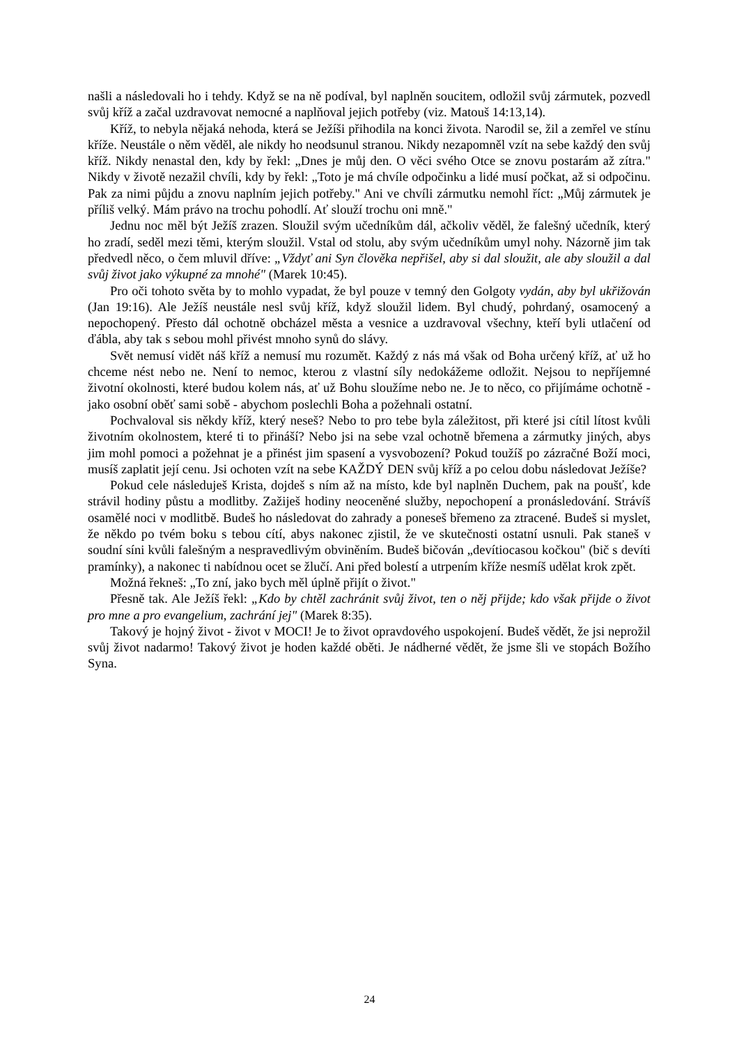našli a následovali ho i tehdy. Když se na ně podíval, byl naplněn soucitem, odložil svůj zármutek, pozvedl svůj kříž a začal uzdravovat nemocné a naplňoval jejich potřeby (viz. Matouš 14:13,14).
Kříž, to nebyla nějaká nehoda, která se Ježíši přihodila na konci života. Narodil se, žil a zemřel ve stínu kříže. Neustále o něm věděl, ale nikdy ho neodsunul stranou. Nikdy nezapomněl vzít na sebe každý den svůj kříž. Nikdy nenastal den, kdy by řekl: „Dnes je můj den. O věci svého Otce se znovu postarám až zítra." Nikdy v životě nezažil chvíli, kdy by řekl: „Toto je má chvíle odpočinku a lidé musí počkat, až si odpočinu. Pak za nimi půjdu a znovu naplním jejich potřeby." Ani ve chvíli zármutku nemohl říct: „Můj zármutek je příliš velký. Mám právo na trochu pohodlí. Ať slouží trochu oni mně."
Jednu noc měl být Ježíš zrazen. Sloužil svým učedníkům dál, ačkoliv věděl, že falešný učedník, který ho zradí, seděl mezi těmi, kterým sloužil. Vstal od stolu, aby svým učedníkům umyl nohy. Názorně jim tak předvedl něco, o čem mluvil dříve: „Vždyť ani Syn člověka nepřišel, aby si dal sloužit, ale aby sloužil a dal svůj život jako výkupné za mnohé" (Marek 10:45).
Pro oči tohoto světa by to mohlo vypadat, že byl pouze v temný den Golgoty vydán, aby byl ukřižován (Jan 19:16). Ale Ježíš neustále nesl svůj kříž, když sloužil lidem. Byl chudý, pohrdaný, osamocený a nepochopený. Přesto dál ochotně obcházel města a vesnice a uzdravoval všechny, kteří byli utlačení od ďábla, aby tak s sebou mohl přivést mnoho synů do slávy.
Svět nemusí vidět náš kříž a nemusí mu rozumět. Každý z nás má však od Boha určený kříž, ať už ho chceme nést nebo ne. Není to nemoc, kterou z vlastní síly nedokážeme odložit. Nejsou to nepříjemné životní okolnosti, které budou kolem nás, ať už Bohu sloužíme nebo ne. Je to něco, co přijímáme ochotně -jako osobní oběť sami sobě - abychom poslechli Boha a požehnali ostatní.
Pochvaloval sis někdy kříž, který neseš? Nebo to pro tebe byla záležitost, při které jsi cítil lítost kvůli životním okolnostem, které ti to přináší? Nebo jsi na sebe vzal ochotně břemena a zármutky jiných, abys jim mohl pomoci a požehnat je a přinést jim spasení a vysvobození? Pokud toužíš po zázračné Boží moci, musíš zaplatit její cenu. Jsi ochoten vzít na sebe KAŽDÝ DEN svůj kříž a po celou dobu následovat Ježíše?
Pokud cele následuješ Krista, dojdeš s ním až na místo, kde byl naplněn Duchem, pak na poušť, kde strávil hodiny půstu a modlitby. Zažiješ hodiny neoceněné služby, nepochopení a pronásledování. Strávíš osamělé noci v modlitbě. Budeš ho následovat do zahrady a poneseš břemeno za ztracené. Budeš si myslet, že někdo po tvém boku s tebou cítí, abys nakonec zjistil, že ve skutečnosti ostatní usnuli. Pak staneš v soudní síni kvůli falešným a nespravedlivým obviněním. Budeš bičován „devítiocasou kočkou" (bič s devíti pramínky), a nakonec ti nabídnou ocet se žlučí. Ani před bolestí a utrpením kříže nesmíš udělat krok zpět.
Možná řekneš: „To zní, jako bych měl úplně přijít o život."
Přesně tak. Ale Ježíš řekl: „Kdo by chtěl zachránit svůj život, ten o něj přijde; kdo však přijde o život pro mne a pro evangelium, zachrání jej" (Marek 8:35).
Takový je hojný život - život v MOCI! Je to život opravdového uspokojení. Budeš vědět, že jsi neprožil svůj život nadarmo! Takový život je hoden každé oběti. Je nádherné vědět, že jsme šli ve stopách Božího Syna.
24